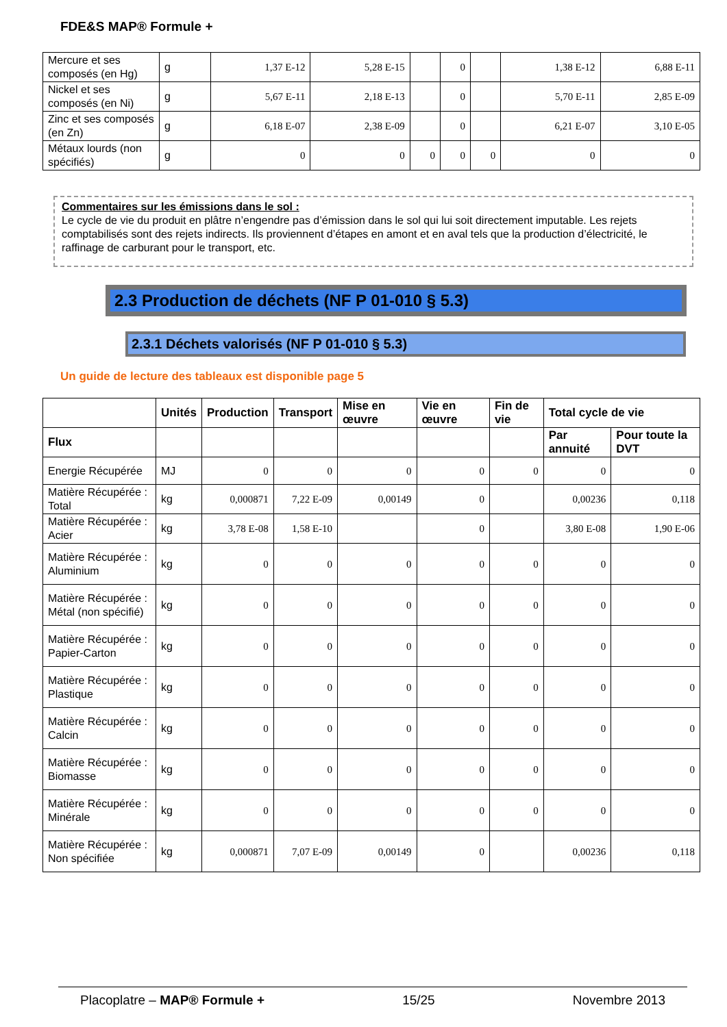FDE&S MAP® Formule +
| Mercure et ses composés (en Hg) | g | 1,37 E-12 | 5,28 E-15 | | 0 | | 1,38 E-12 | 6,88 E-11 |
| Nickel et ses composés (en Ni) | g | 5,67 E-11 | 2,18 E-13 | | 0 | | 5,70 E-11 | 2,85 E-09 |
| Zinc et ses composés (en Zn) | g | 6,18 E-07 | 2,38 E-09 | | 0 | | 6,21 E-07 | 3,10 E-05 |
| Métaux lourds (non spécifiés) | g | 0 | 0 | 0 | 0 | 0 | 0 | 0 |
Commentaires sur les émissions dans le sol :
Le cycle de vie du produit en plâtre n’engendre pas d’émission dans le sol qui lui soit directement imputable. Les rejets comptabilisés sont des rejets indirects. Ils proviennent d’étapes en amont et en aval tels que la production d’électricité, le raffinage de carburant pour le transport, etc.
2.3 Production de déchets (NF P 01-010 § 5.3)
2.3.1 Déchets valorisés (NF P 01-010 § 5.3)
Un guide de lecture des tableaux est disponible page 5
| | Unités | Production | Transport | Mise en œuvre | Vie en œuvre | Fin de vie | Total cycle de vie | |
| --- | --- | --- | --- | --- | --- | --- | --- | --- |
| Flux | | | | | | | Par annuité | Pour toute la DVT |
| Energie Récupérée | MJ | 0 | 0 | 0 | 0 | 0 | 0 | 0 |
| Matière Récupérée : Total | kg | 0,000871 | 7,22 E-09 | 0,00149 | 0 | | 0,00236 | 0,118 |
| Matière Récupérée : Acier | kg | 3,78 E-08 | 1,58 E-10 | | 0 | | 3,80 E-08 | 1,90 E-06 |
| Matière Récupérée : Aluminium | kg | 0 | 0 | 0 | 0 | 0 | 0 | 0 |
| Matière Récupérée : Métal (non spécifié) | kg | 0 | 0 | 0 | 0 | 0 | 0 | 0 |
| Matière Récupérée : Papier-Carton | kg | 0 | 0 | 0 | 0 | 0 | 0 | 0 |
| Matière Récupérée : Plastique | kg | 0 | 0 | 0 | 0 | 0 | 0 | 0 |
| Matière Récupérée : Calcin | kg | 0 | 0 | 0 | 0 | 0 | 0 | 0 |
| Matière Récupérée : Biomasse | kg | 0 | 0 | 0 | 0 | 0 | 0 | 0 |
| Matière Récupérée : Minérale | kg | 0 | 0 | 0 | 0 | 0 | 0 | 0 |
| Matière Récupérée : Non spécifiée | kg | 0,000871 | 7,07 E-09 | 0,00149 | 0 | | 0,00236 | 0,118 |
Placoplatre – MAP® Formule + 15/25 Novembre 2013